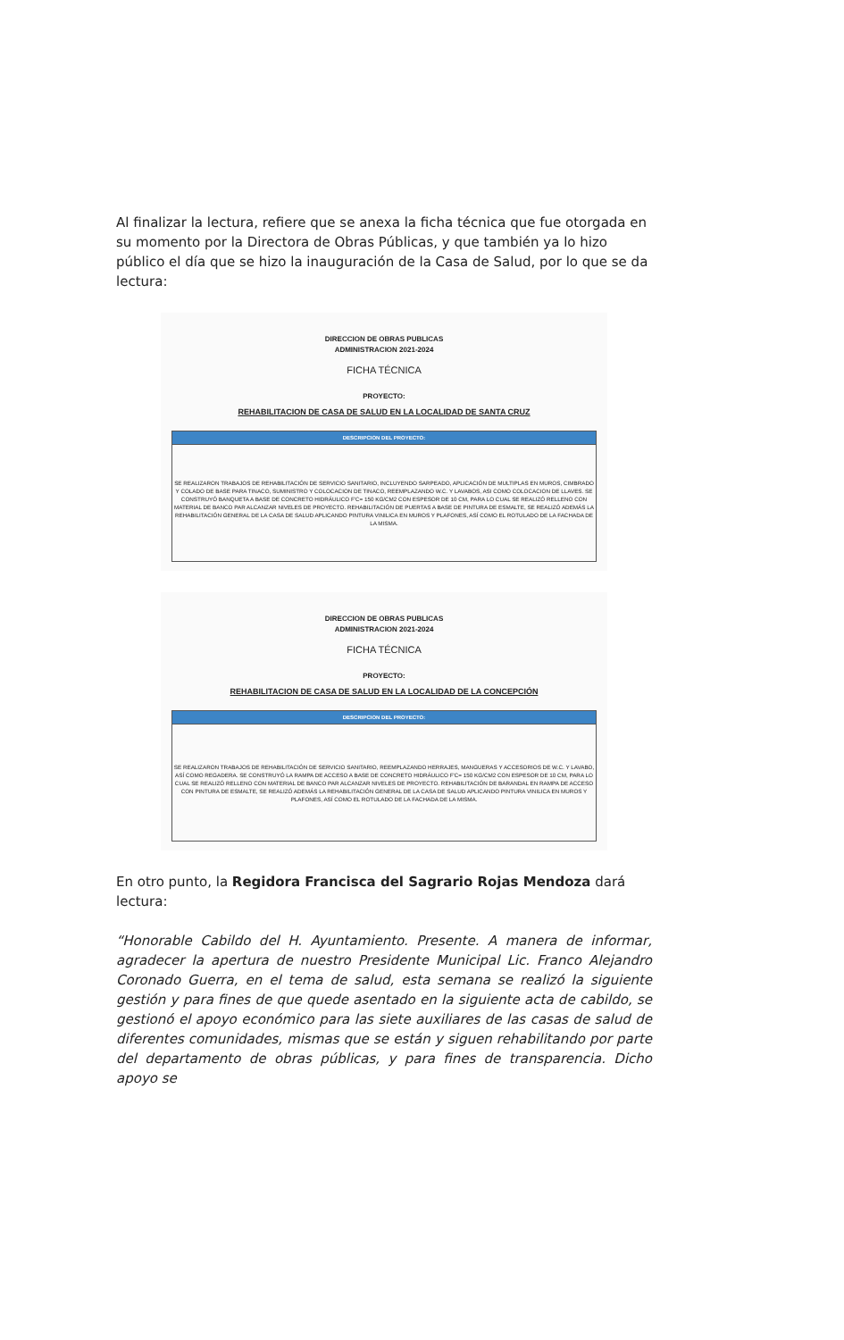Al finalizar la lectura, refiere que se anexa la ficha técnica que fue otorgada en su momento por la Directora de Obras Públicas, y que también ya lo hizo público el día que se hizo la inauguración de la Casa de Salud, por lo que se da lectura:
DIRECCION DE OBRAS PUBLICAS
ADMINISTRACION 2021-2024
FICHA TÉCNICA
PROYECTO:
REHABILITACION DE CASA DE SALUD EN LA LOCALIDAD DE SANTA CRUZ
DESCRIPCION DEL PROYECTO:
SE REALIZARON TRABAJOS DE REHABILITACIÓN DE SERVICIO SANITARIO, INCLUYENDO SARPEADO, APLICACIÓN DE MULTIPLAS EN MUROS, CIMBRADO Y COLADO DE BASE PARA TINACO, SUMINISTRO Y COLOCACION DE TINACO, REEMPLAZANDO W.C. Y LAVABOS, ASI COMO COLOCACION DE LLAVES. SE CONSTRUYÓ BANQUETA A BASE DE CONCRETO HIDRÁULICO F'C= 150 KG/CM2 CON ESPESOR DE 10 CM, PARA LO CUAL SE REALIZÓ RELLENO CON MATERIAL DE BANCO PAR ALCANZAR NIVELES DE PROYECTO. REHABILITACIÓN DE PUERTAS A BASE DE PINTURA DE ESMALTE, SE REALIZÓ ADEMÁS LA REHABILITACIÓN GENERAL DE LA CASA DE SALUD APLICANDO PINTURA VINILICA EN MUROS Y PLAFONES, ASÍ COMO EL ROTULADO DE LA FACHADA DE LA MISMA.
DIRECCION DE OBRAS PUBLICAS
ADMINISTRACION 2021-2024
FICHA TÉCNICA
PROYECTO:
REHABILITACION DE CASA DE SALUD EN LA LOCALIDAD DE LA CONCEPCIÓN
DESCRIPCION DEL PROYECTO:
SE REALIZARON TRABAJOS DE REHABILITACIÓN DE SERVICIO SANITARIO, REEMPLAZANDO HERRAJES, MANGUERAS Y ACCESORIOS DE W.C. Y LAVABO, ASÍ COMO REGADERA. SE CONSTRUYÓ LA RAMPA DE ACCESO A BASE DE CONCRETO HIDRÁULICO F'C= 150 KG/CM2 CON ESPESOR DE 10 CM, PARA LO CUAL SE REALIZÓ RELLENO CON MATERIAL DE BANCO PAR ALCANZAR NIVELES DE PROYECTO. REHABILITACIÓN DE BARANDAL EN RAMPA DE ACCESO CON PINTURA DE ESMALTE, SE REALIZÓ ADEMÁS LA REHABILITACIÓN GENERAL DE LA CASA DE SALUD APLICANDO PINTURA VINILICA EN MUROS Y PLAFONES, ASÍ COMO EL ROTULADO DE LA FACHADA DE LA MISMA.
En otro punto, la Regidora Francisca del Sagrario Rojas Mendoza dará lectura:
“Honorable Cabildo del H. Ayuntamiento. Presente. A manera de informar, agradecer la apertura de nuestro Presidente Municipal Lic. Franco Alejandro Coronado Guerra, en el tema de salud, esta semana se realizó la siguiente gestión y para fines de que quede asentado en la siguiente acta de cabildo, se gestionó el apoyo económico para las siete auxiliares de las casas de salud de diferentes comunidades, mismas que se están y siguen rehabilitando por parte del departamento de obras públicas, y para fines de transparencia. Dicho apoyo se